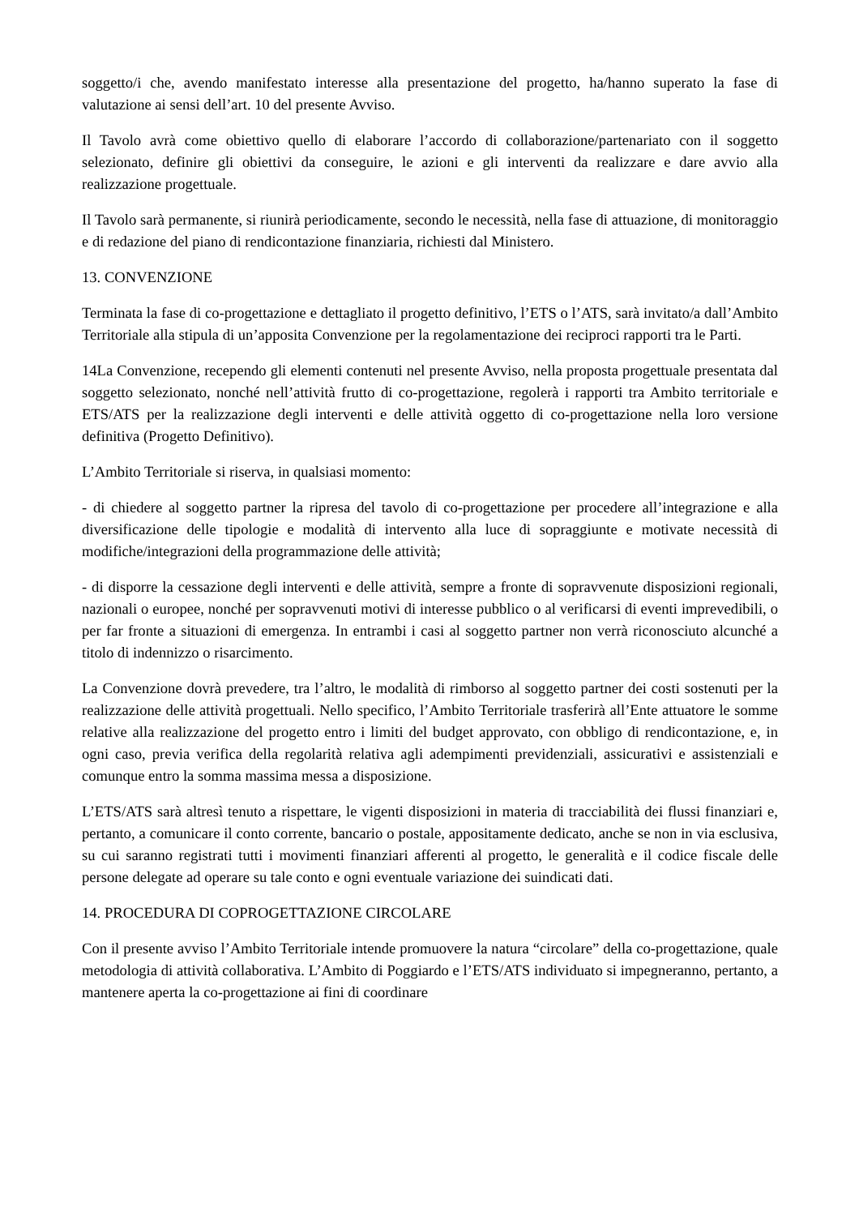soggetto/i che, avendo manifestato interesse alla presentazione del progetto, ha/hanno superato la fase di valutazione ai sensi dell’art. 10 del presente Avviso.
Il Tavolo avrà come obiettivo quello di elaborare l’accordo di collaborazione/partenariato con il soggetto selezionato, definire gli obiettivi da conseguire, le azioni e gli interventi da realizzare e dare avvio alla realizzazione progettuale.
Il Tavolo sarà permanente, si riunirà periodicamente, secondo le necessità, nella fase di attuazione, di monitoraggio e di redazione del piano di rendicontazione finanziaria, richiesti dal Ministero.
13. CONVENZIONE
Terminata la fase di co-progettazione e dettagliato il progetto definitivo, l’ETS o l’ATS, sarà invitato/a dall’Ambito Territoriale alla stipula di un’apposita Convenzione per la regolamentazione dei reciproci rapporti tra le Parti.
14La Convenzione, recependo gli elementi contenuti nel presente Avviso, nella proposta progettuale presentata dal soggetto selezionato, nonché nell’attività frutto di co-progettazione, regolerà i rapporti tra Ambito territoriale e ETS/ATS per la realizzazione degli interventi e delle attività oggetto di co-progettazione nella loro versione definitiva (Progetto Definitivo).
L’Ambito Territoriale si riserva, in qualsiasi momento:
- di chiedere al soggetto partner la ripresa del tavolo di co-progettazione per procedere all’integrazione e alla diversificazione delle tipologie e modalità di intervento alla luce di sopraggiunte e motivate necessità di modifiche/integrazioni della programmazione delle attività;
- di disporre la cessazione degli interventi e delle attività, sempre a fronte di sopravvenute disposizioni regionali, nazionali o europee, nonché per sopravvenuti motivi di interesse pubblico o al verificarsi di eventi imprevedibili, o per far fronte a situazioni di emergenza. In entrambi i casi al soggetto partner non verrà riconosciuto alcunché a titolo di indennizzo o risarcimento.
La Convenzione dovrà prevedere, tra l’altro, le modalità di rimborso al soggetto partner dei costi sostenuti per la realizzazione delle attività progettuali. Nello specifico, l’Ambito Territoriale trasferirà all’Ente attuatore le somme relative alla realizzazione del progetto entro i limiti del budget approvato, con obbligo di rendicontazione, e, in ogni caso, previa verifica della regolarità relativa agli adempimenti previdenziali, assicurativi e assistenziali e comunque entro la somma massima messa a disposizione.
L’ETS/ATS sarà altresì tenuto a rispettare, le vigenti disposizioni in materia di tracciabilità dei flussi finanziari e, pertanto, a comunicare il conto corrente, bancario o postale, appositamente dedicato, anche se non in via esclusiva, su cui saranno registrati tutti i movimenti finanziari afferenti al progetto, le generalità e il codice fiscale delle persone delegate ad operare su tale conto e ogni eventuale variazione dei suindicati dati.
14. PROCEDURA DI COPROGETTAZIONE CIRCOLARE
Con il presente avviso l’Ambito Territoriale intende promuovere la natura “circolare” della co-progettazione, quale metodologia di attività collaborativa. L’Ambito di Poggiardo e l’ETS/ATS individuato si impegneranno, pertanto, a mantenere aperta la co-progettazione ai fini di coordinare